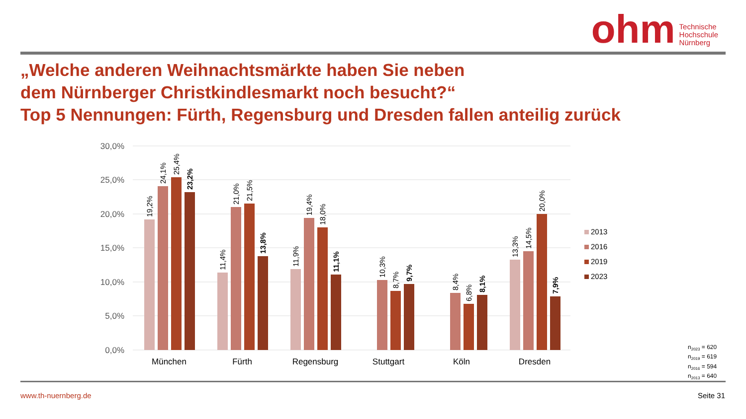ohm
Technische
Hochschule
Nürnberg
„Welche anderen Weihnachtsmärkte haben Sie neben
dem Nürnberger Christkindlesmarkt noch besucht?“
Top 5 Nennungen: Fürth, Regensburg und Dresden fallen anteilig zurück
30,0%
25,0%
20,0%
15,0%
10,0%
5,0%
0,0%
München
Fürth
Regensburg
Stuttgart
Köln
Dresden
2013
2016
2019
2023
19,2%
24,1%
25,4%
23,2%
11,4%
21,0%
21,5%
13,8%
11,9%
19,4%
18,0%
11,1%
10,3%
8,7%
9,7%
8,4%
6,8%
8,1%
13,3%
14,5%
20,0%
7,9%
n<sub>2023</sub> = 620
n<sub>2019</sub> = 619
n<sub>2016</sub> = 594
n<sub>2013</sub> = 640
www.th-nuernberg.de Seite 31